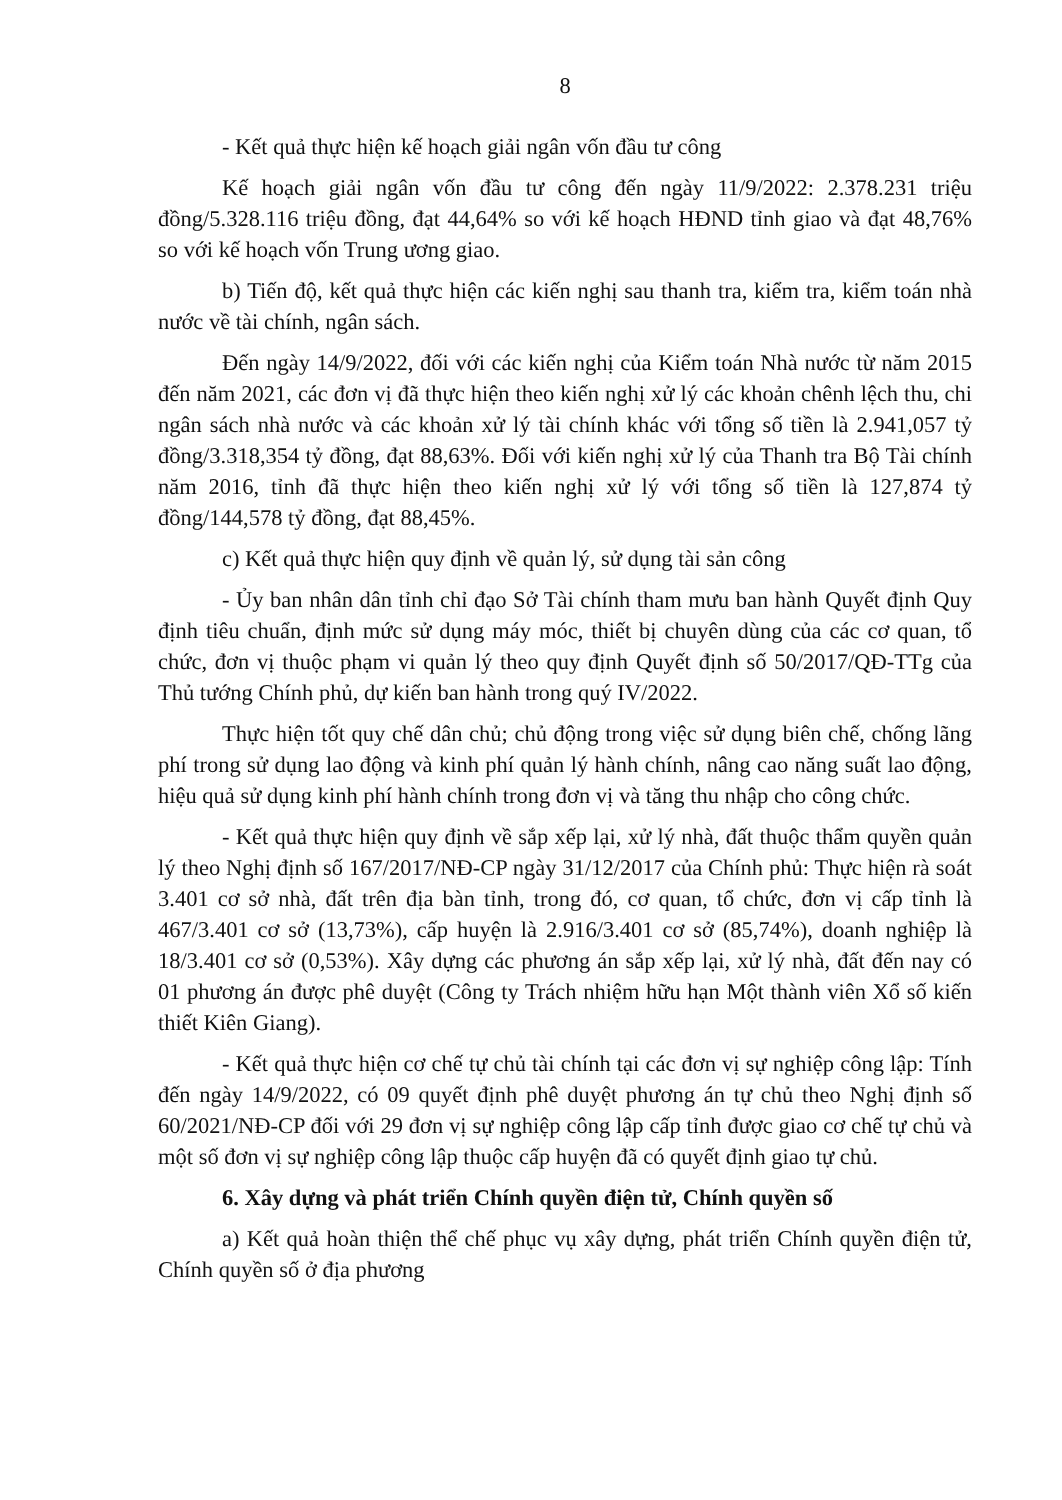8
- Kết quả thực hiện kế hoạch giải ngân vốn đầu tư công
Kế hoạch giải ngân vốn đầu tư công đến ngày 11/9/2022: 2.378.231 triệu đồng/5.328.116 triệu đồng, đạt 44,64% so với kế hoạch HĐND tỉnh giao và đạt 48,76% so với kế hoạch vốn Trung ương giao.
b) Tiến độ, kết quả thực hiện các kiến nghị sau thanh tra, kiểm tra, kiểm toán nhà nước về tài chính, ngân sách.
Đến ngày 14/9/2022, đối với các kiến nghị của Kiểm toán Nhà nước từ năm 2015 đến năm 2021, các đơn vị đã thực hiện theo kiến nghị xử lý các khoản chênh lệch thu, chi ngân sách nhà nước và các khoản xử lý tài chính khác với tổng số tiền là 2.941,057 tỷ đồng/3.318,354 tỷ đồng, đạt 88,63%. Đối với kiến nghị xử lý của Thanh tra Bộ Tài chính năm 2016, tỉnh đã thực hiện theo kiến nghị xử lý với tổng số tiền là 127,874 tỷ đồng/144,578 tỷ đồng, đạt 88,45%.
c) Kết quả thực hiện quy định về quản lý, sử dụng tài sản công
- Ủy ban nhân dân tỉnh chỉ đạo Sở Tài chính tham mưu ban hành Quyết định Quy định tiêu chuẩn, định mức sử dụng máy móc, thiết bị chuyên dùng của các cơ quan, tổ chức, đơn vị thuộc phạm vi quản lý theo quy định Quyết định số 50/2017/QĐ-TTg của Thủ tướng Chính phủ, dự kiến ban hành trong quý IV/2022.
Thực hiện tốt quy chế dân chủ; chủ động trong việc sử dụng biên chế, chống lãng phí trong sử dụng lao động và kinh phí quản lý hành chính, nâng cao năng suất lao động, hiệu quả sử dụng kinh phí hành chính trong đơn vị và tăng thu nhập cho công chức.
- Kết quả thực hiện quy định về sắp xếp lại, xử lý nhà, đất thuộc thẩm quyền quản lý theo Nghị định số 167/2017/NĐ-CP ngày 31/12/2017 của Chính phủ: Thực hiện rà soát 3.401 cơ sở nhà, đất trên địa bàn tỉnh, trong đó, cơ quan, tổ chức, đơn vị cấp tỉnh là 467/3.401 cơ sở (13,73%), cấp huyện là 2.916/3.401 cơ sở (85,74%), doanh nghiệp là 18/3.401 cơ sở (0,53%). Xây dựng các phương án sắp xếp lại, xử lý nhà, đất đến nay có 01 phương án được phê duyệt (Công ty Trách nhiệm hữu hạn Một thành viên Xổ số kiến thiết Kiên Giang).
- Kết quả thực hiện cơ chế tự chủ tài chính tại các đơn vị sự nghiệp công lập: Tính đến ngày 14/9/2022, có 09 quyết định phê duyệt phương án tự chủ theo Nghị định số 60/2021/NĐ-CP đối với 29 đơn vị sự nghiệp công lập cấp tỉnh được giao cơ chế tự chủ và một số đơn vị sự nghiệp công lập thuộc cấp huyện đã có quyết định giao tự chủ.
6. Xây dựng và phát triển Chính quyền điện tử, Chính quyền số
a) Kết quả hoàn thiện thể chế phục vụ xây dựng, phát triển Chính quyền điện tử, Chính quyền số ở địa phương